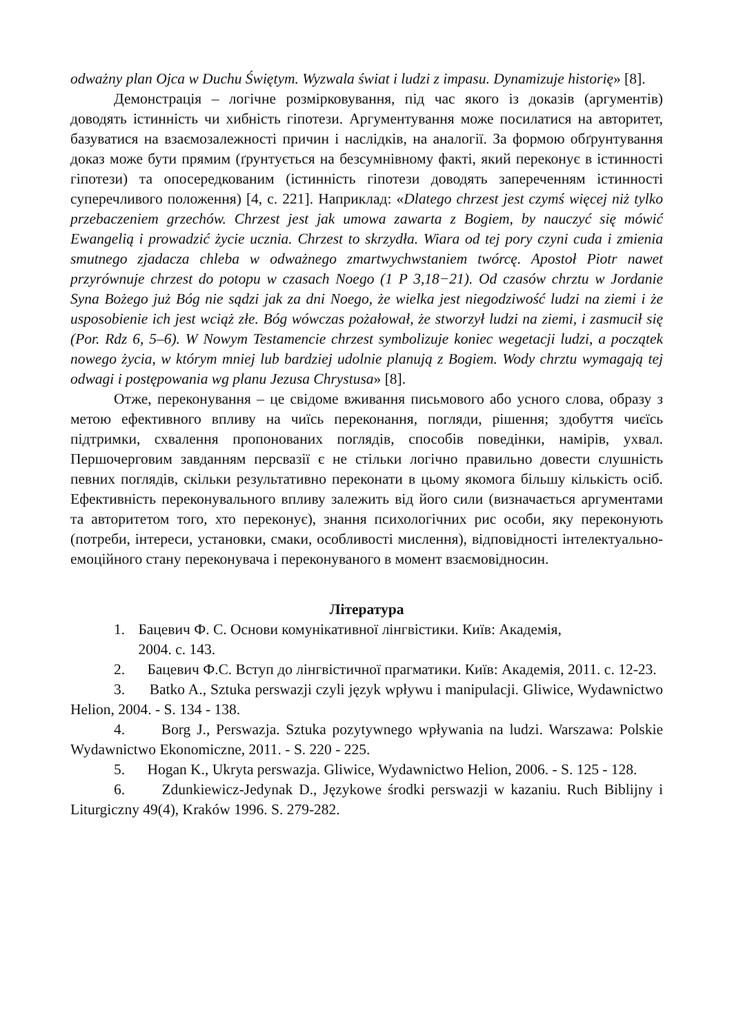odważny plan Ojca w Duchu Świętym. Wyzwala świat i ludzi z impasu. Dynamizuje historię» [8].
Демонстрація – логічне розмірковування, під час якого із доказів (аргументів) доводять істинність чи хибність гіпотези. Аргументування може посилатися на авторитет, базуватися на взаємозалежності причин і наслідків, на аналогії. За формою обґрунтування доказ може бути прямим (ґрунтується на безсумнівному факті, який переконує в істинності гіпотези) та опосередкованим (істинність гіпотези доводять запереченням істинності суперечливого положення) [4, с. 221]. Наприклад: «Dlatego chrzest jest czymś więcej niż tylko przebaczeniem grzechów. Chrzest jest jak umowa zawarta z Bogiem, by nauczyć się mówić Ewangelią i prowadzić życie ucznia. Chrzest to skrzydła. Wiara od tej pory czyni cuda i zmienia smutnego zjadacza chleba w odważnego zmartwychwstaniem twórcę. Apostoł Piotr nawet przyrównuje chrzest do potopu w czasach Noego (1 P 3,18−21). Od czasów chrztu w Jordanie Syna Bożego już Bóg nie sądzi jak za dni Noego, że wielka jest niegodziwość ludzi na ziemi i że usposobienie ich jest wciąż złe. Bóg wówczas pożałował, że stworzył ludzi na ziemi, i zasmucił się (Por. Rdz 6, 5–6). W Nowym Testamencie chrzest symbolizuje koniec wegetacji ludzi, a początek nowego życia, w którym mniej lub bardziej udolnie planują z Bogiem. Wody chrztu wymagają tej odwagi i postępowania wg planu Jezusa Chrystusa» [8].
Отже, переконування – це свідоме вживання письмового або усного слова, образу з метою ефективного впливу на чиїсь переконання, погляди, рішення; здобуття чиєїсь підтримки, схвалення пропонованих поглядів, способів поведінки, намірів, ухвал. Першочерговим завданням персвазії є не стільки логічно правильно довести слушність певних поглядів, скільки результативно переконати в цьому якомога більшу кількість осіб. Ефективність переконувального впливу залежить від його сили (визначається аргументами та авторитетом того, хто переконує), знання психологічних рис особи, яку переконують (потреби, інтереси, установки, смаки, особливості мислення), відповідності інтелектуально-емоційного стану переконувача і переконуваного в момент взаємовідносин.
Література
1. Бацевич Ф. С. Основи комунікативної лінгвістики. Київ: Академія,
2004. с. 143.
2. Бацевич Ф.С. Вступ до лінгвістичної прагматики. Київ: Академія, 2011. с. 12-23.
3. Batko A., Sztuka perswazji czyli język wpływu i manipulacji. Gliwice, Wydawnictwo Helion, 2004. - S. 134 - 138.
4. Borg J., Perswazja. Sztuka pozytywnego wpływania na ludzi. Warszawa: Polskie Wydawnictwo Ekonomiczne, 2011. - S. 220 - 225.
5. Hogan K., Ukryta perswazja. Gliwice, Wydawnictwo Helion, 2006. - S. 125 - 128.
6. Zdunkiewicz-Jedynak D., Językowe środki perswazji w kazaniu. Ruch Biblijny i Liturgiczny 49(4), Kraków 1996. S. 279-282.